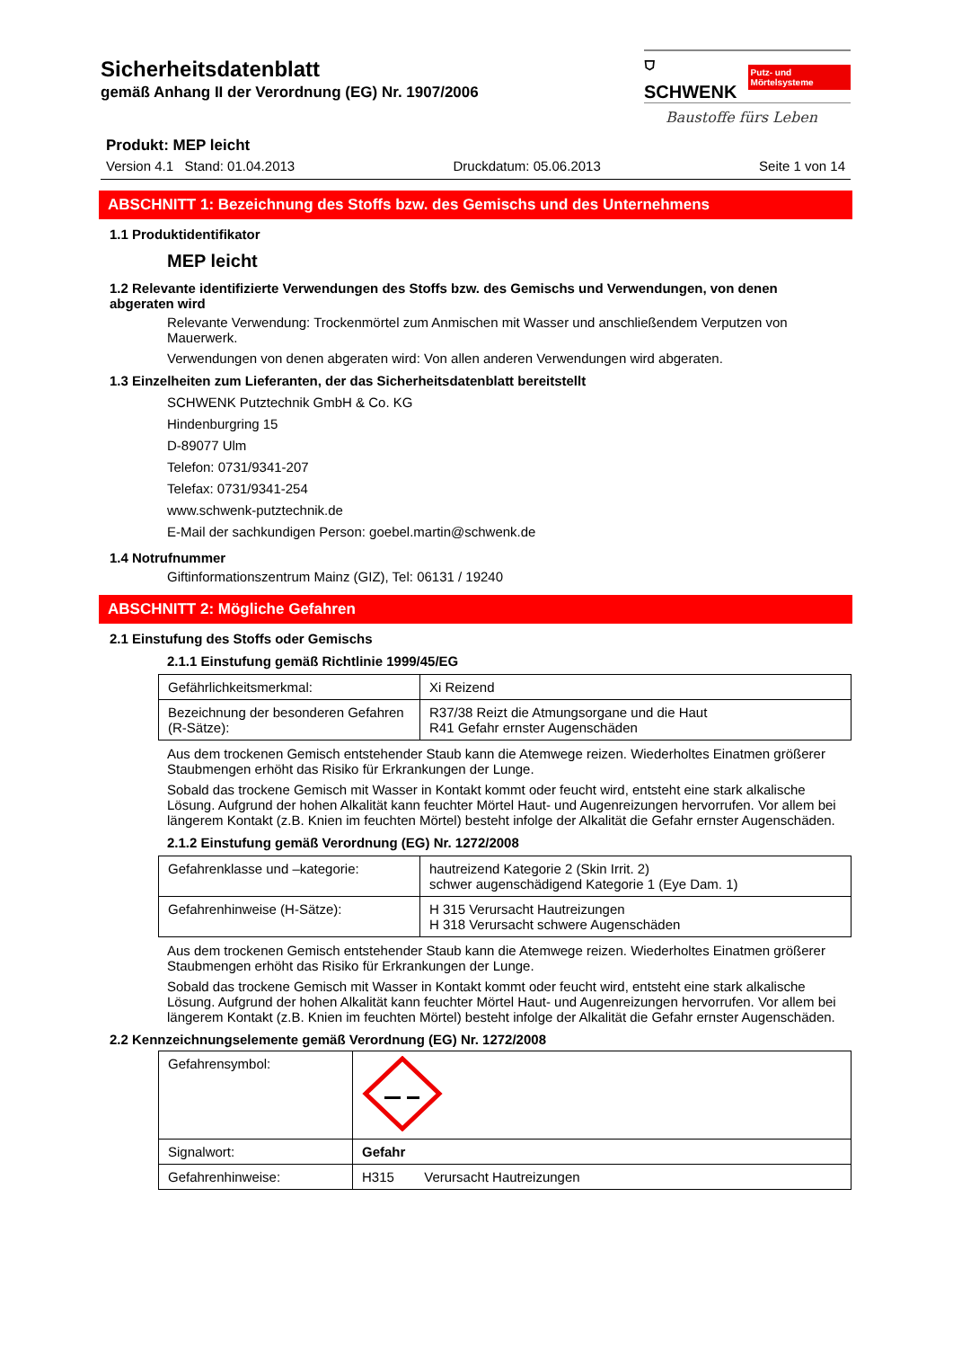Sicherheitsdatenblatt
gemäß Anhang II der Verordnung (EG) Nr. 1907/2006
⛉ SCHWENK Putz- und Mörtelsysteme
Baustoffe fürs Leben
Produkt: MEP leicht
Version 4.1 Stand: 01.04.2013 Druckdatum: 05.06.2013 Seite 1 von 14
ABSCHNITT 1: Bezeichnung des Stoffs bzw. des Gemischs und des Unternehmens
1.1 Produktidentifikator
MEP leicht
1.2 Relevante identifizierte Verwendungen des Stoffs bzw. des Gemischs und Verwendungen, von denen abgeraten wird
Relevante Verwendung: Trockenmörtel zum Anmischen mit Wasser und anschließendem Verputzen von Mauerwerk.
Verwendungen von denen abgeraten wird: Von allen anderen Verwendungen wird abgeraten.
1.3 Einzelheiten zum Lieferanten, der das Sicherheitsdatenblatt bereitstellt
SCHWENK Putztechnik GmbH & Co. KG
Hindenburgring 15
D-89077 Ulm
Telefon: 0731/9341-207
Telefax: 0731/9341-254
www.schwenk-putztechnik.de
E-Mail der sachkundigen Person: goebel.martin@schwenk.de
1.4 Notrufnummer
Giftinformationszentrum Mainz (GIZ), Tel: 06131 / 19240
ABSCHNITT 2: Mögliche Gefahren
2.1 Einstufung des Stoffs oder Gemischs
2.1.1 Einstufung gemäß Richtlinie 1999/45/EG
| Gefährlichkeitsmerkmal: | Xi Reizend |
| Bezeichnung der besonderen Gefahren (R-Sätze): | R37/38 Reizt die Atmungsorgane und die Haut R41 Gefahr ernster Augenschäden |
Aus dem trockenen Gemisch entstehender Staub kann die Atemwege reizen. Wiederholtes Einatmen größerer Staubmengen erhöht das Risiko für Erkrankungen der Lunge.
Sobald das trockene Gemisch mit Wasser in Kontakt kommt oder feucht wird, entsteht eine stark alkalische Lösung. Aufgrund der hohen Alkalität kann feuchter Mörtel Haut- und Augenreizungen hervorrufen. Vor allem bei längerem Kontakt (z.B. Knien im feuchten Mörtel) besteht infolge der Alkalität die Gefahr ernster Augenschäden.
2.1.2 Einstufung gemäß Verordnung (EG) Nr. 1272/2008
| Gefahrenklasse und –kategorie: | hautreizend Kategorie 2 (Skin Irrit. 2) schwer augenschädigend Kategorie 1 (Eye Dam. 1) |
| Gefahrenhinweise (H-Sätze): | H 315 Verursacht Hautreizungen H 318 Verursacht schwere Augenschäden |
Aus dem trockenen Gemisch entstehender Staub kann die Atemwege reizen. Wiederholtes Einatmen größerer Staubmengen erhöht das Risiko für Erkrankungen der Lunge.
Sobald das trockene Gemisch mit Wasser in Kontakt kommt oder feucht wird, entsteht eine stark alkalische Lösung. Aufgrund der hohen Alkalität kann feuchter Mörtel Haut- und Augenreizungen hervorrufen. Vor allem bei längerem Kontakt (z.B. Knien im feuchten Mörtel) besteht infolge der Alkalität die Gefahr ernster Augenschäden.
2.2 Kennzeichnungselemente gemäß Verordnung (EG) Nr. 1272/2008
| Gefahrensymbol: | |
| Signalwort: | Gefahr |
| Gefahrenhinweise: | H315 Verursacht Hautreizungen |